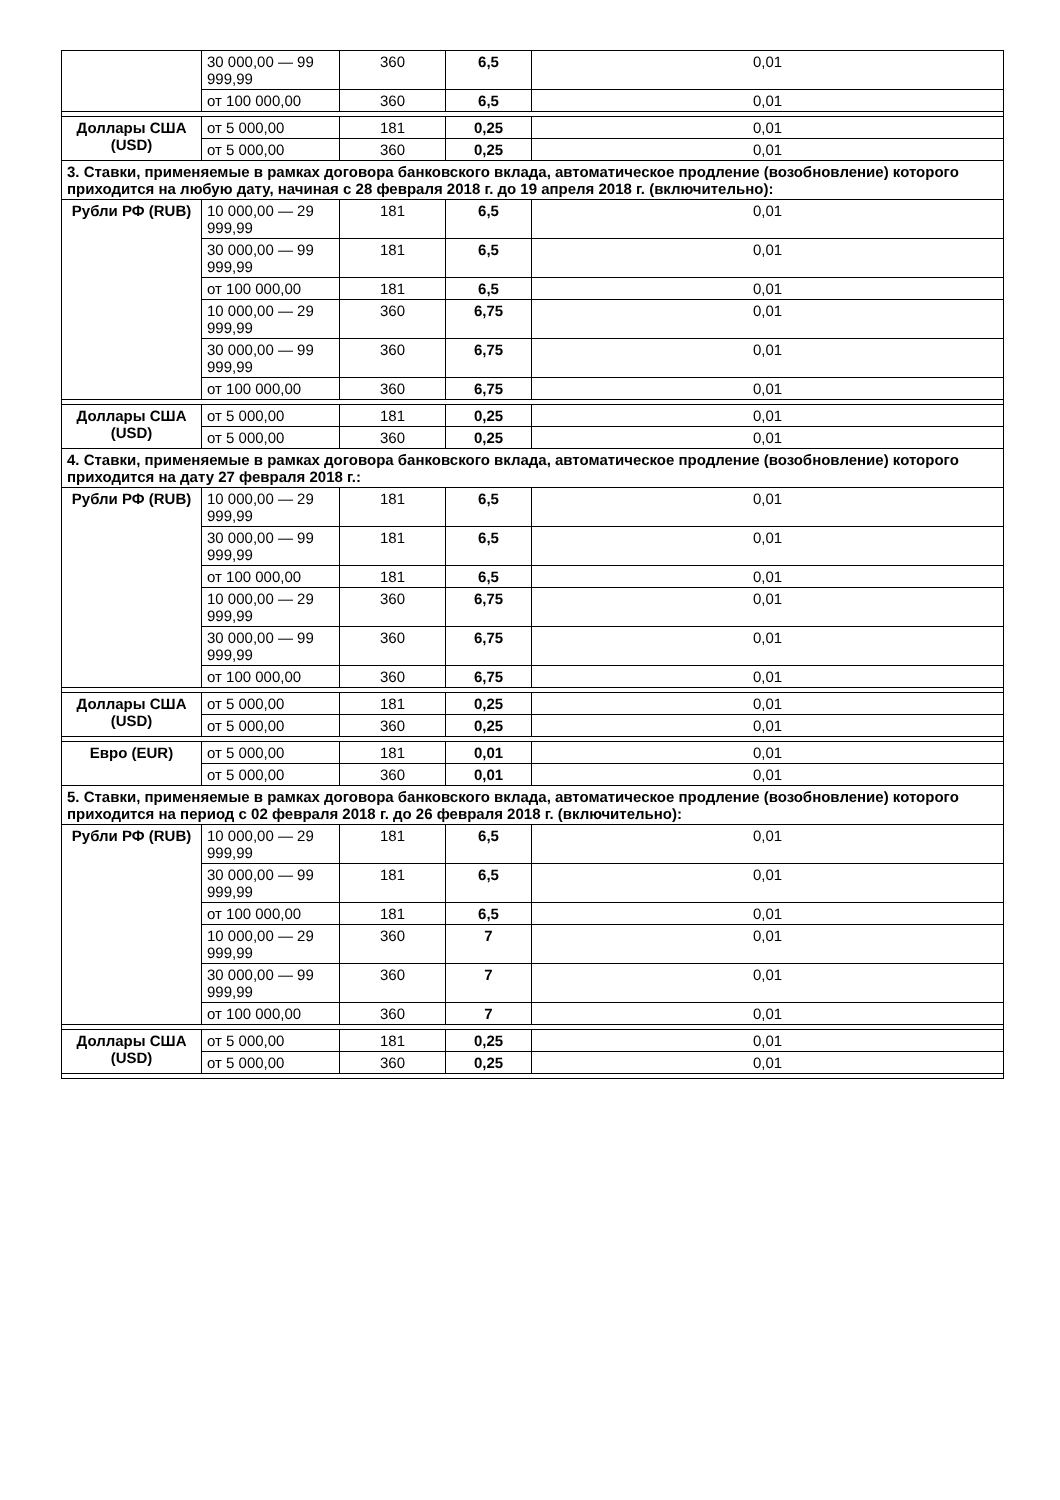| | 30 000,00 — 99 999,99 | 360 | 6,5 | 0,01 |
| | от 100 000,00 | 360 | 6,5 | 0,01 |
| Доллары США (USD) | от 5 000,00 | 181 | 0,25 | 0,01 |
| | от 5 000,00 | 360 | 0,25 | 0,01 |
| 3. Ставки, применяемые в рамках договора банковского вклада, автоматическое продление (возобновление) которого приходится на любую дату, начиная с 28 февраля 2018 г. до 19 апреля 2018 г. (включительно): | | | | |
| Рубли РФ (RUB) | 10 000,00 — 29 999,99 | 181 | 6,5 | 0,01 |
| | 30 000,00 — 99 999,99 | 181 | 6,5 | 0,01 |
| | от 100 000,00 | 181 | 6,5 | 0,01 |
| | 10 000,00 — 29 999,99 | 360 | 6,75 | 0,01 |
| | 30 000,00 — 99 999,99 | 360 | 6,75 | 0,01 |
| | от 100 000,00 | 360 | 6,75 | 0,01 |
| Доллары США (USD) | от 5 000,00 | 181 | 0,25 | 0,01 |
| | от 5 000,00 | 360 | 0,25 | 0,01 |
| 4. Ставки, применяемые в рамках договора банковского вклада, автоматическое продление (возобновление) которого приходится на дату 27 февраля 2018 г.: | | | | |
| Рубли РФ (RUB) | 10 000,00 — 29 999,99 | 181 | 6,5 | 0,01 |
| | 30 000,00 — 99 999,99 | 181 | 6,5 | 0,01 |
| | от 100 000,00 | 181 | 6,5 | 0,01 |
| | 10 000,00 — 29 999,99 | 360 | 6,75 | 0,01 |
| | 30 000,00 — 99 999,99 | 360 | 6,75 | 0,01 |
| | от 100 000,00 | 360 | 6,75 | 0,01 |
| Доллары США (USD) | от 5 000,00 | 181 | 0,25 | 0,01 |
| | от 5 000,00 | 360 | 0,25 | 0,01 |
| Евро (EUR) | от 5 000,00 | 181 | 0,01 | 0,01 |
| | от 5 000,00 | 360 | 0,01 | 0,01 |
| 5. Ставки, применяемые в рамках договора банковского вклада, автоматическое продление (возобновление) которого приходится на период с 02 февраля 2018 г. до 26 февраля 2018 г. (включительно): | | | | |
| Рубли РФ (RUB) | 10 000,00 — 29 999,99 | 181 | 6,5 | 0,01 |
| | 30 000,00 — 99 999,99 | 181 | 6,5 | 0,01 |
| | от 100 000,00 | 181 | 6,5 | 0,01 |
| | 10 000,00 — 29 999,99 | 360 | 7 | 0,01 |
| | 30 000,00 — 99 999,99 | 360 | 7 | 0,01 |
| | от 100 000,00 | 360 | 7 | 0,01 |
| Доллары США (USD) | от 5 000,00 | 181 | 0,25 | 0,01 |
| | от 5 000,00 | 360 | 0,25 | 0,01 |